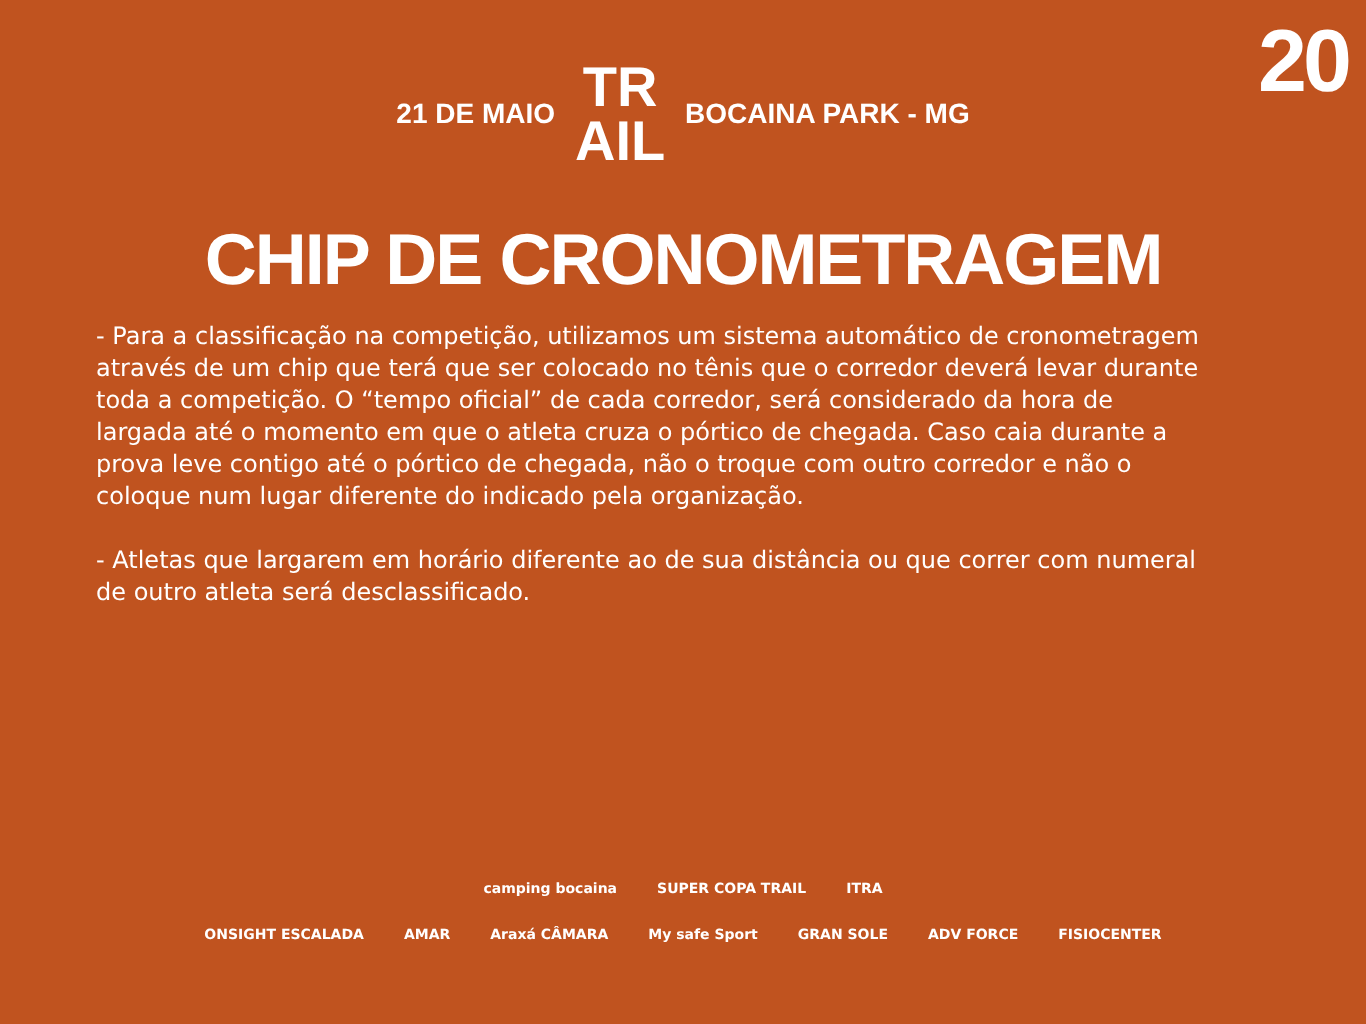20
21 DE MAIO TR
AIL BOCAINA PARK - MG
CHIP DE CRONOMETRAGEM
- Para a classificação na competição, utilizamos um sistema automático de cronometragem através de um chip que terá que ser colocado no tênis que o corredor deverá levar durante toda a competição. O “tempo oficial” de cada corredor, será considerado da hora de largada até o momento em que o atleta cruza o pórtico de chegada. Caso caia durante a prova leve contigo até o pórtico de chegada, não o troque com outro corredor e não o coloque num lugar diferente do indicado pela organização.
- Atletas que largarem em horário diferente ao de sua distância ou que correr com numeral de outro atleta será desclassificado.
camping bocaina SUPER COPA TRAIL ITRA
ONSIGHT ESCALADA AMAR Araxá CÂMARA My safe Sport GRAN SOLE ADV FORCE FISIOCENTER